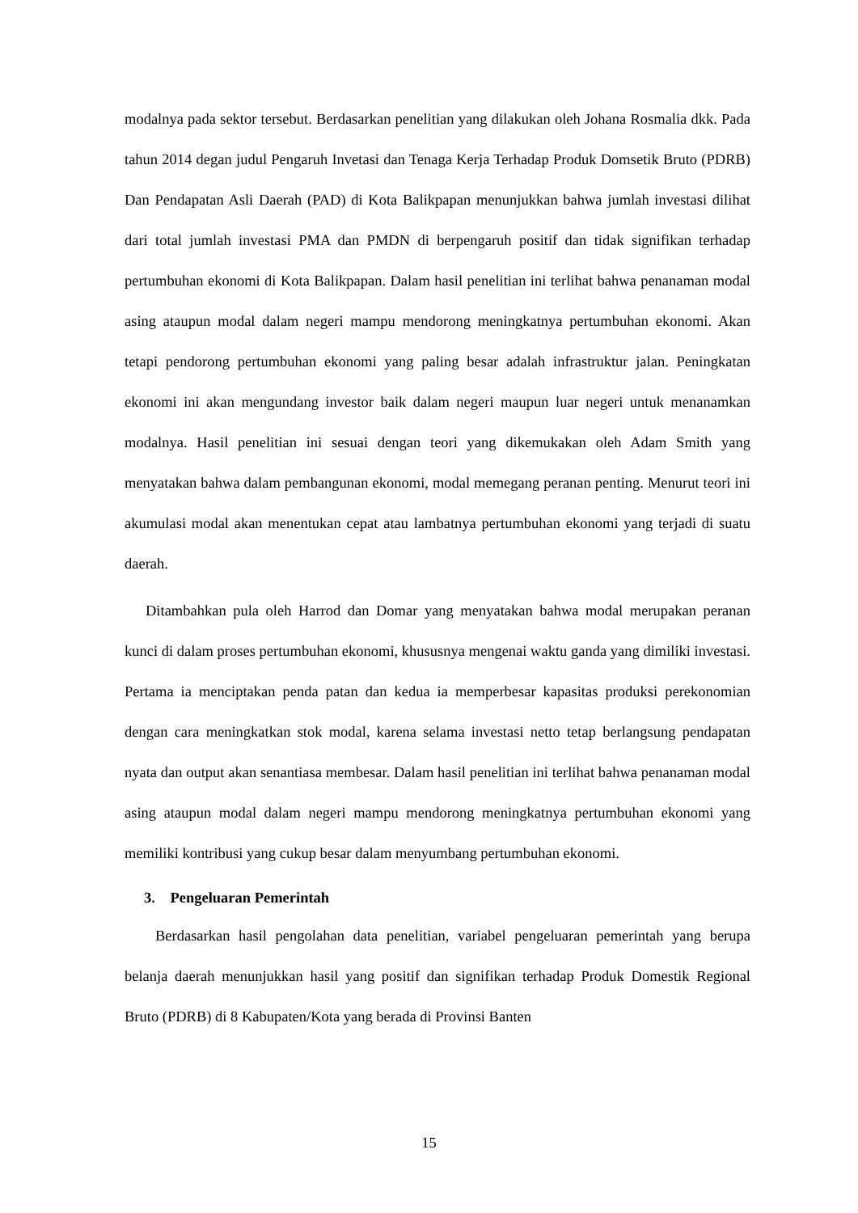modalnya pada sektor tersebut. Berdasarkan penelitian yang dilakukan oleh Johana Rosmalia dkk. Pada tahun 2014 degan judul Pengaruh Invetasi dan Tenaga Kerja Terhadap Produk Domsetik Bruto (PDRB) Dan Pendapatan Asli Daerah (PAD) di Kota Balikpapan menunjukkan bahwa jumlah investasi dilihat dari total jumlah investasi PMA dan PMDN di berpengaruh positif dan tidak signifikan terhadap pertumbuhan ekonomi di Kota Balikpapan. Dalam hasil penelitian ini terlihat bahwa penanaman modal asing ataupun modal dalam negeri mampu mendorong meningkatnya pertumbuhan ekonomi. Akan tetapi pendorong pertumbuhan ekonomi yang paling besar adalah infrastruktur jalan. Peningkatan ekonomi ini akan mengundang investor baik dalam negeri maupun luar negeri untuk menanamkan modalnya. Hasil penelitian ini sesuai dengan teori yang dikemukakan oleh Adam Smith yang menyatakan bahwa dalam pembangunan ekonomi, modal memegang peranan penting. Menurut teori ini akumulasi modal akan menentukan cepat atau lambatnya pertumbuhan ekonomi yang terjadi di suatu daerah.
Ditambahkan pula oleh Harrod dan Domar yang menyatakan bahwa modal merupakan peranan kunci di dalam proses pertumbuhan ekonomi, khususnya mengenai waktu ganda yang dimiliki investasi. Pertama ia menciptakan penda patan dan kedua ia memperbesar kapasitas produksi perekonomian dengan cara meningkatkan stok modal, karena selama investasi netto tetap berlangsung pendapatan nyata dan output akan senantiasa membesar. Dalam hasil penelitian ini terlihat bahwa penanaman modal asing ataupun modal dalam negeri mampu mendorong meningkatnya pertumbuhan ekonomi yang memiliki kontribusi yang cukup besar dalam menyumbang pertumbuhan ekonomi.
3. Pengeluaran Pemerintah
Berdasarkan hasil pengolahan data penelitian, variabel pengeluaran pemerintah yang berupa belanja daerah menunjukkan hasil yang positif dan signifikan terhadap Produk Domestik Regional Bruto (PDRB) di 8 Kabupaten/Kota yang berada di Provinsi Banten
15